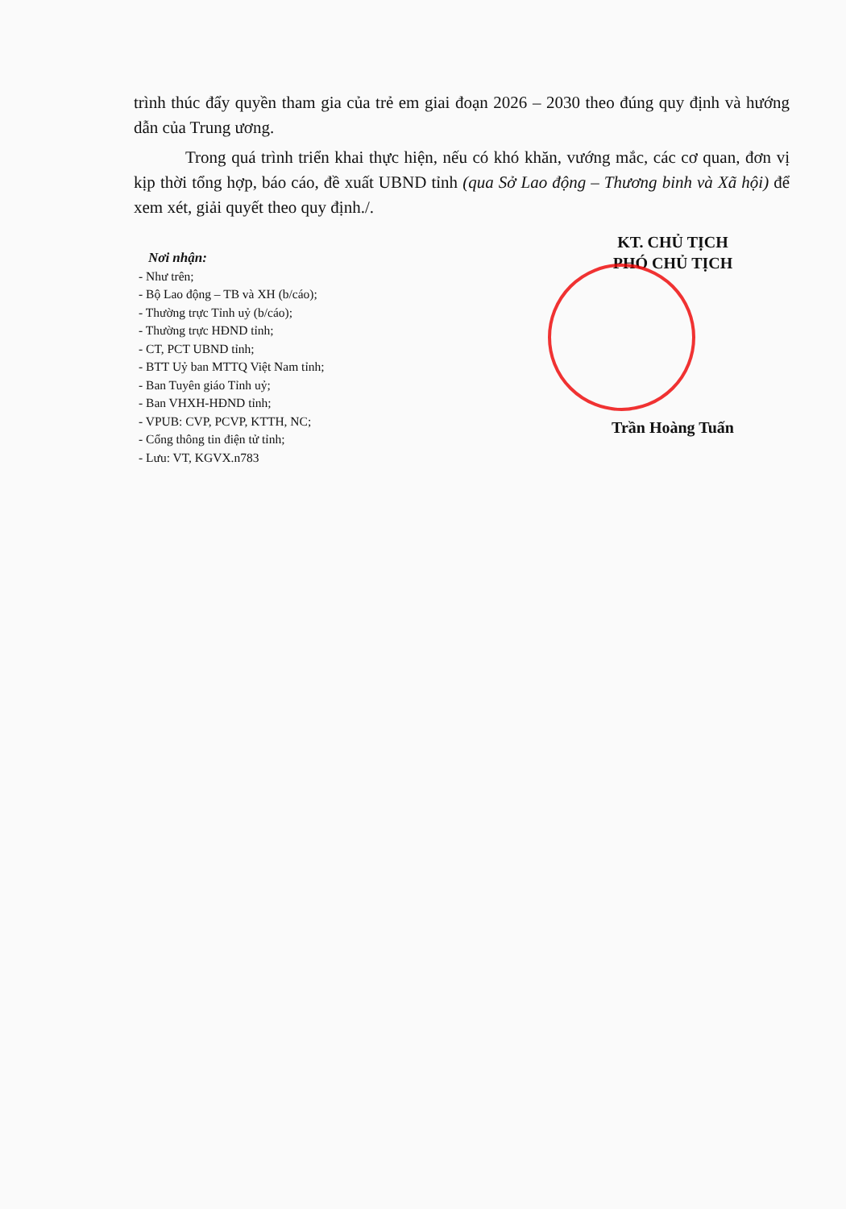trình thúc đẩy quyền tham gia của trẻ em giai đoạn 2026 – 2030 theo đúng quy định và hướng dẫn của Trung ương.
Trong quá trình triển khai thực hiện, nếu có khó khăn, vướng mắc, các cơ quan, đơn vị kịp thời tổng hợp, báo cáo, đề xuất UBND tỉnh (qua Sở Lao động – Thương binh và Xã hội) để xem xét, giải quyết theo quy định./.
Nơi nhận:
- Như trên;
- Bộ Lao động – TB và XH (b/cáo);
- Thường trực Tỉnh uỷ (b/cáo);
- Thường trực HĐND tỉnh;
- CT, PCT UBND tỉnh;
- BTT Uỷ ban MTTQ Việt Nam tỉnh;
- Ban Tuyên giáo Tỉnh uỷ;
- Ban VHXH-HĐND tỉnh;
- VPUB: CVP, PCVP, KTTH, NC;
- Cổng thông tin điện tử tỉnh;
- Lưu: VT, KGVX.n783
KT. CHỦ TỊCH
PHÓ CHỦ TỊCH
Trần Hoàng Tuấn